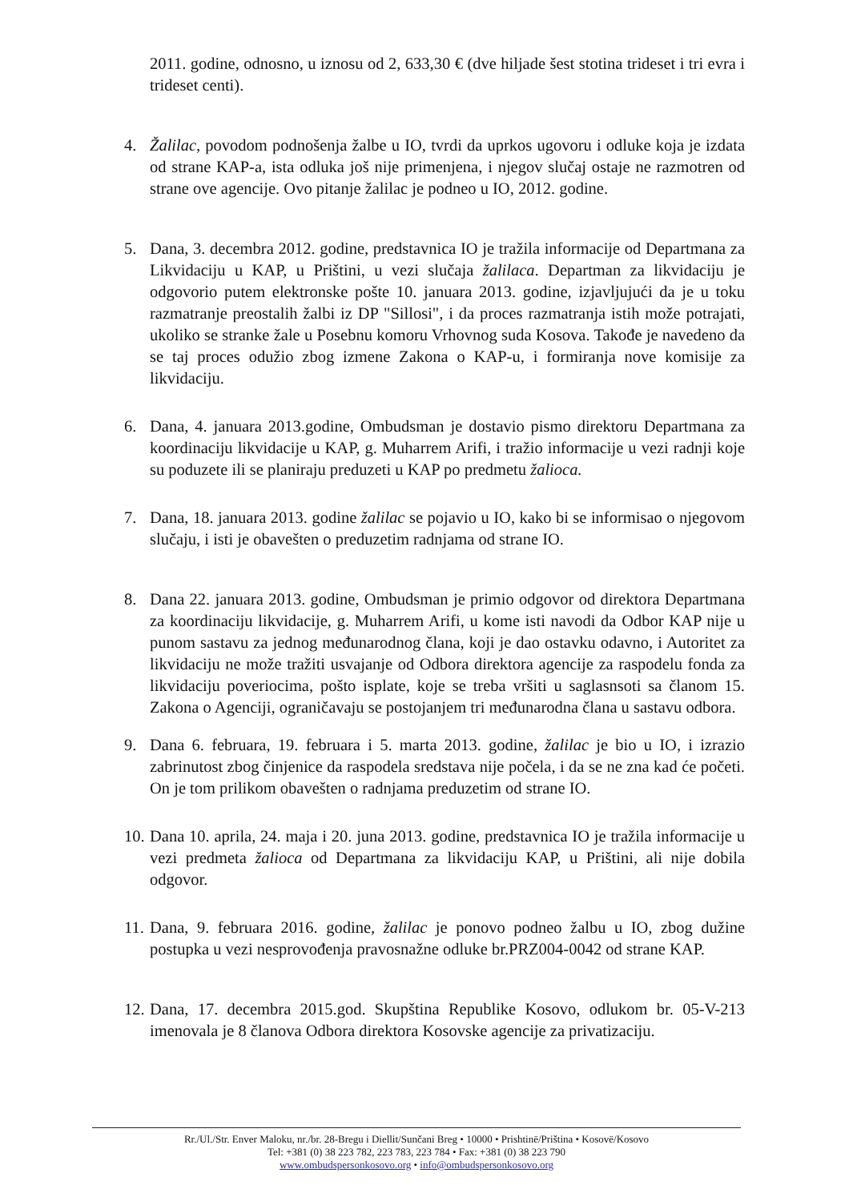2011. godine, odnosno, u iznosu od 2, 633,30 € (dve hiljade šest stotina trideset i tri evra i trideset centi).
4. Žalilac, povodom podnošenja žalbe u IO, tvrdi da uprkos ugovoru i odluke koja je izdata od strane KAP-a, ista odluka još nije primenjena, i njegov slučaj ostaje ne razmotren od strane ove agencije. Ovo pitanje žalilac je podneo u IO, 2012. godine.
5. Dana, 3. decembra 2012. godine, predstavnica IO je tražila informacije od Departmana za Likvidaciju u KAP, u Prištini, u vezi slučaja žalilaca. Departman za likvidaciju je odgovorio putem elektronske pošte 10. januara 2013. godine, izjavljujući da je u toku razmatranje preostalih žalbi iz DP "Sillosi", i da proces razmatranja istih može potrajati, ukoliko se stranke žale u Posebnu komoru Vrhovnog suda Kosova. Takođe je navedeno da se taj proces odužio zbog izmene Zakona o KAP-u, i formiranja nove komisije za likvidaciju.
6. Dana, 4. januara 2013.godine, Ombudsman je dostavio pismo direktoru Departmana za koordinaciju likvidacije u KAP, g. Muharrem Arifi, i tražio informacije u vezi radnji koje su poduzete ili se planiraju preduzeti u KAP po predmetu žalioca.
7. Dana, 18. januara 2013. godine žalilac se pojavio u IO, kako bi se informisao o njegovom slučaju, i isti je obavešten o preduzetim radnjama od strane IO.
8. Dana 22. januara 2013. godine, Ombudsman je primio odgovor od direktora Departmana za koordinaciju likvidacije, g. Muharrem Arifi, u kome isti navodi da Odbor KAP nije u punom sastavu za jednog međunarodnog člana, koji je dao ostavku odavno, i Autoritet za likvidaciju ne može tražiti usvajanje od Odbora direktora agencije za raspodelu fonda za likvidaciju poveriocima, pošto isplate, koje se treba vršiti u saglasnsoti sa članom 15. Zakona o Agenciji, ograničavaju se postojanjem tri međunarodna člana u sastavu odbora.
9. Dana 6. februara, 19. februara i 5. marta 2013. godine, žalilac je bio u IO, i izrazio zabrinutost zbog činjenice da raspodela sredstava nije počela, i da se ne zna kad će početi. On je tom prilikom obavešten o radnjama preduzetim od strane IO.
10. Dana 10. aprila, 24. maja i 20. juna 2013. godine, predstavnica IO je tražila informacije u vezi predmeta žalioca od Departmana za likvidaciju KAP, u Prištini, ali nije dobila odgovor.
11. Dana, 9. februara 2016. godine, žalilac je ponovo podneo žalbu u IO, zbog dužine postupka u vezi nesprovođenja pravosnažne odluke br.PRZ004-0042 od strane KAP.
12. Dana, 17. decembra 2015.god. Skupština Republike Kosovo, odlukom br. 05-V-213 imenovala je 8 članova Odbora direktora Kosovske agencije za privatizaciju.
Rr./Ul./Str. Enver Maloku, nr./br. 28-Bregu i Diellit/Sunčani Breg • 10000 • Prishtinë/Priština • Kosovë/Kosovo
Tel: +381 (0) 38 223 782, 223 783, 223 784 • Fax: +381 (0) 38 223 790
www.ombudspersonkosovo.org • info@ombudspersonkosovo.org